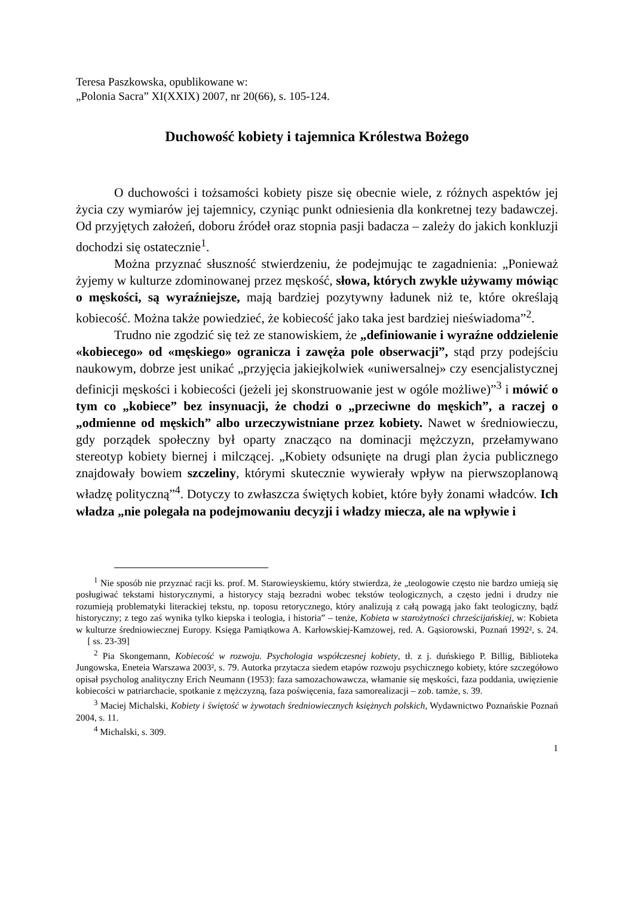Teresa Paszkowska, opublikowane w:
„Polonia Sacra” XI(XXIX) 2007, nr 20(66), s. 105-124.
Duchowość kobiety i tajemnica Królestwa Bożego
O duchowości i tożsamości kobiety pisze się obecnie wiele, z różnych aspektów jej życia czy wymiarów jej tajemnicy, czyniąc punkt odniesienia dla konkretnej tezy badawczej. Od przyjętych założeń, doboru źródeł oraz stopnia pasji badacza – zależy do jakich konkluzji dochodzi się ostatecznie<sup>1</sup>.
Można przyznać słuszność stwierdzeniu, że podejmując te zagadnienia: „Ponieważ żyjemy w kulturze zdominowanej przez męskość, słowa, których zwykle używamy mówiąc o męskości, są wyraźniejsze, mają bardziej pozytywny ładunek niż te, które określają kobiecość. Można także powiedzieć, że kobiecość jako taka jest bardziej nieświadoma”<sup>2</sup>.
Trudno nie zgodzić się też ze stanowiskiem, że „definiowanie i wyraźne oddzielenie «kobiecego» od «męskiego» ogranicza i zawęża pole obserwacji”, stąd przy podejściu naukowym, dobrze jest unikać „przyjęcia jakiejkolwiek «uniwersalnej» czy esencjalistycznej definicji męskości i kobiecości (jeżeli jej skonstruowanie jest w ogóle możliwe)”<sup>3</sup> i mówić o tym co „kobiece” bez insynuacji, że chodzi o „przeciwne do męskich”, a raczej o „odmienne od męskich” albo urzeczywistniane przez kobiety. Nawet w średniowieczu, gdy porządek społeczny był oparty znacząco na dominacji mężczyzn, przełamywano stereotyp kobiety biernej i milczącej. „Kobiety odsunięte na drugi plan życia publicznego znajdowały bowiem szczeliny, którymi skutecznie wywierały wpływ na pierwszoplanową władzę polityczną”<sup>4</sup>. Dotyczy to zwłaszcza świętych kobiet, które były żonami władców. Ich władza „nie polegała na podejmowaniu decyzji i władzy miecza, ale na wpływie i
<sup>1</sup> Nie sposób nie przyznać racji ks. prof. M. Starowieyskiemu, który stwierdza, że „teologowie często nie bardzo umieją się posługiwać tekstami historycznymi, a historycy stają bezradni wobec tekstów teologicznych, a często jedni i drudzy nie rozumieją problematyki literackiej tekstu, np. toposu retorycznego, który analizują z całą powagą jako fakt teologiczny, bądź historyczny; z tego zaś wynika tylko kiepska i teologia, i historia” – tenże, Kobieta w starożytności chrześcijańskiej, w: Kobieta w kulturze średniowiecznej Europy. Księga Pamiątkowa A. Karłowskiej-Kamzowej, red. A. Gąsiorowski, Poznań 1992², s. 24. [ ss. 23-39]
<sup>2</sup> Pia Skongemann, Kobiecość w rozwoju. Psychologia współczesnej kobiety, tł. z j. duńskiego P. Billig, Biblioteka Jungowska, Eneteia Warszawa 2003², s. 79. Autorka przytacza siedem etapów rozwoju psychicznego kobiety, które szczegółowo opisał psycholog analityczny Erich Neumann (1953): faza samozachowawcza, włamanie się męskości, faza poddania, uwięzienie kobiecości w patriarchacie, spotkanie z mężczyzną, faza poświęcenia, faza samorealizacji – zob. tamże, s. 39.
<sup>3</sup> Maciej Michalski, Kobiety i świętość w żywotach średniowiecznych księżnych polskich, Wydawnictwo Poznańskie Poznań 2004, s. 11.
<sup>4</sup> Michalski, s. 309.
1